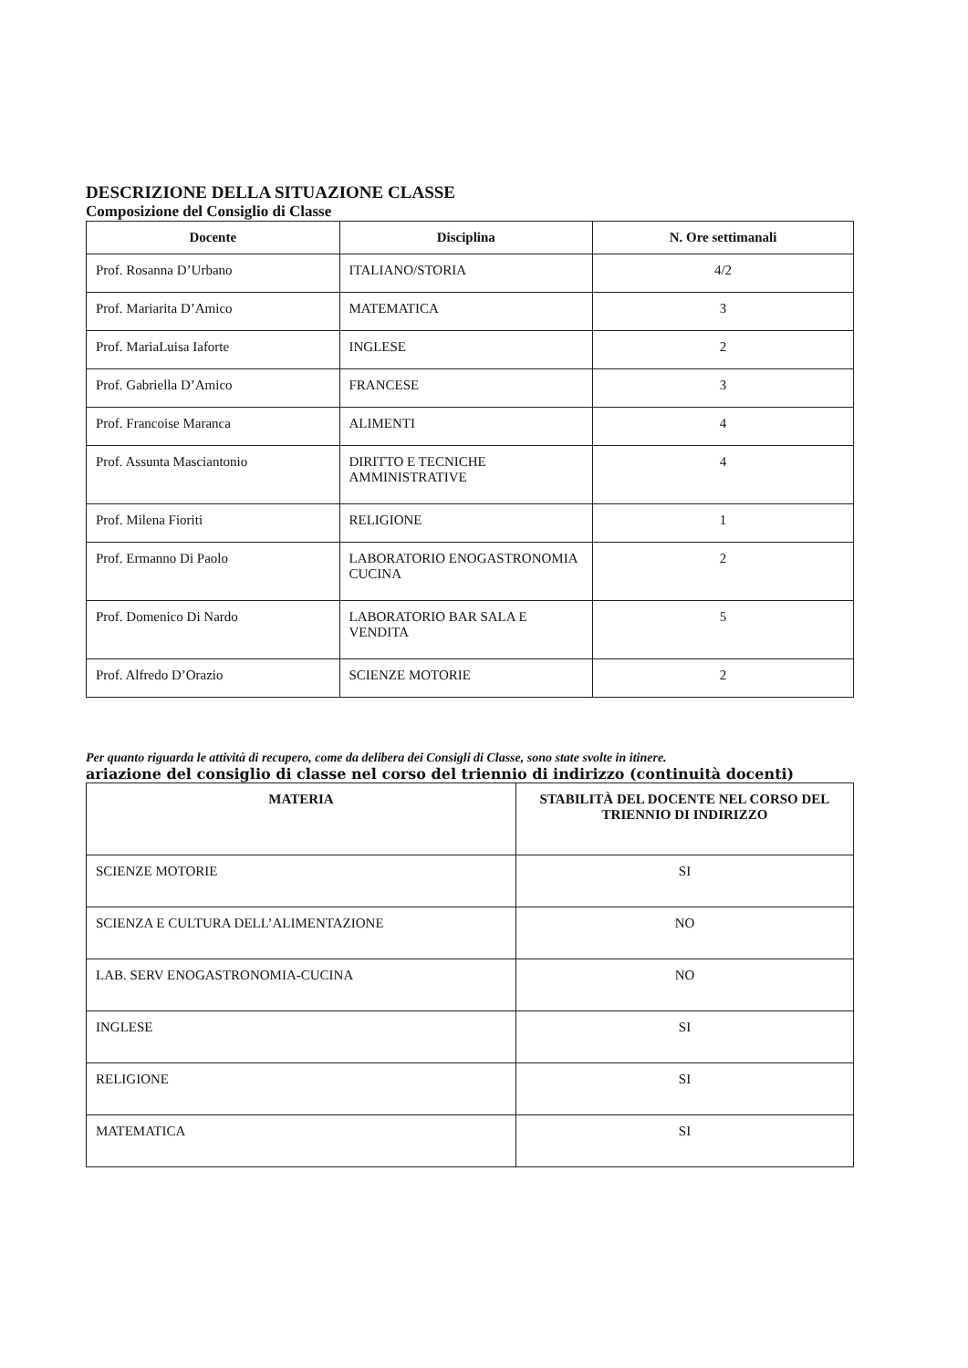DESCRIZIONE DELLA SITUAZIONE CLASSE
Composizione del Consiglio di Classe
| Docente | Disciplina | N. Ore settimanali |
| --- | --- | --- |
| Prof. Rosanna D’Urbano | ITALIANO/STORIA | 4/2 |
| Prof. Mariarita D’Amico | MATEMATICA | 3 |
| Prof. MariaLuisa Iaforte | INGLESE | 2 |
| Prof. Gabriella D’Amico | FRANCESE | 3 |
| Prof. Francoise Maranca | ALIMENTI | 4 |
| Prof. Assunta Masciantonio | DIRITTO E TECNICHE AMMINISTRATIVE | 4 |
| Prof. Milena Fioriti | RELIGIONE | 1 |
| Prof. Ermanno Di Paolo | LABORATORIO ENOGASTRONOMIA CUCINA | 2 |
| Prof. Domenico Di Nardo | LABORATORIO BAR SALA E VENDITA | 5 |
| Prof. Alfredo D’Orazio | SCIENZE MOTORIE | 2 |
Per quanto riguarda le attività di recupero, come da delibera dei Consigli di Classe, sono state svolte in itinere.
ariazione del consiglio di classe nel corso del triennio di indirizzo (continuità docenti)
| MATERIA | STABILITÀ DEL DOCENTE NEL CORSO DEL TRIENNIO DI INDIRIZZO |
| --- | --- |
| SCIENZE MOTORIE | SI |
| SCIENZA E CULTURA DELL’ALIMENTAZIONE | NO |
| LAB. SERV ENOGASTRONOMIA-CUCINA | NO |
| INGLESE | SI |
| RELIGIONE | SI |
| MATEMATICA | SI |